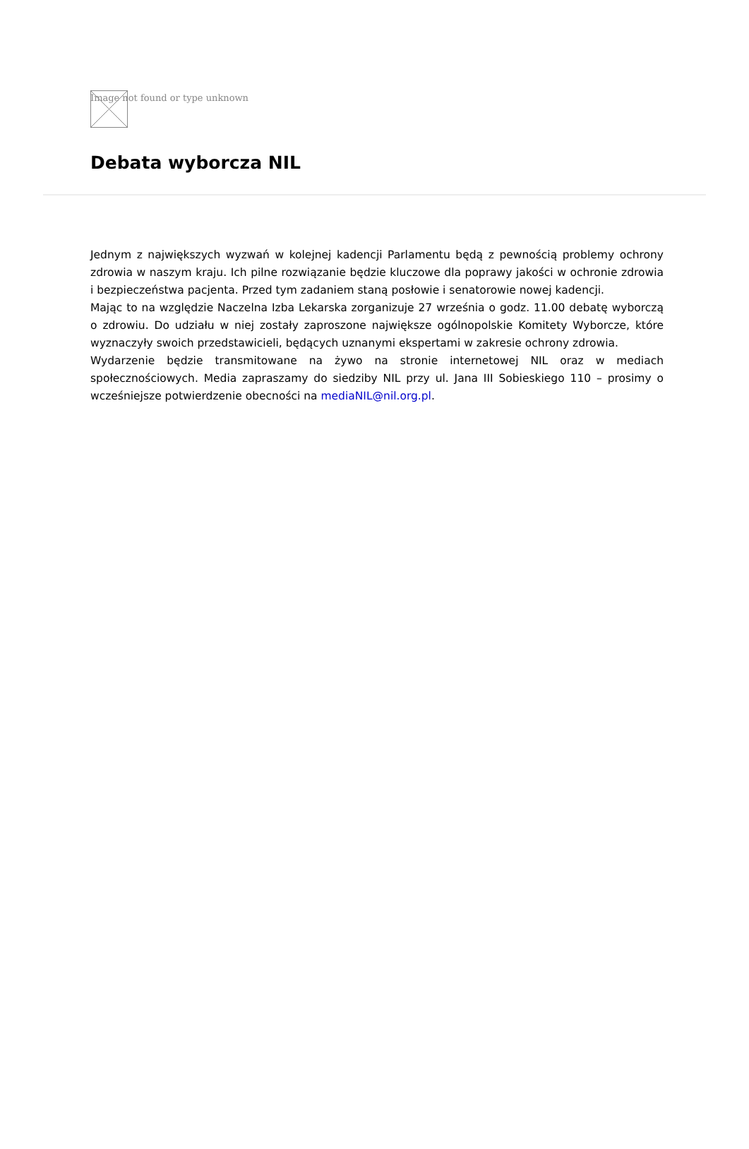Image not found or type unknown
Debata wyborcza NIL
Jednym z największych wyzwań w kolejnej kadencji Parlamentu będą z pewnością problemy ochrony zdrowia w naszym kraju. Ich pilne rozwiązanie będzie kluczowe dla poprawy jakości w ochronie zdrowia i bezpieczeństwa pacjenta. Przed tym zadaniem staną posłowie i senatorowie nowej kadencji.
Mając to na względzie Naczelna Izba Lekarska zorganizuje 27 września o godz. 11.00 debatę wyborczą o zdrowiu. Do udziału w niej zostały zaproszone największe ogólnopolskie Komitety Wyborcze, które wyznaczyły swoich przedstawicieli, będących uznanymi ekspertami w zakresie ochrony zdrowia.
Wydarzenie będzie transmitowane na żywo na stronie internetowej NIL oraz w mediach społecznościowych. Media zapraszamy do siedziby NIL przy ul. Jana III Sobieskiego 110 – prosimy o wcześniejsze potwierdzenie obecności na mediaNIL@nil.org.pl.